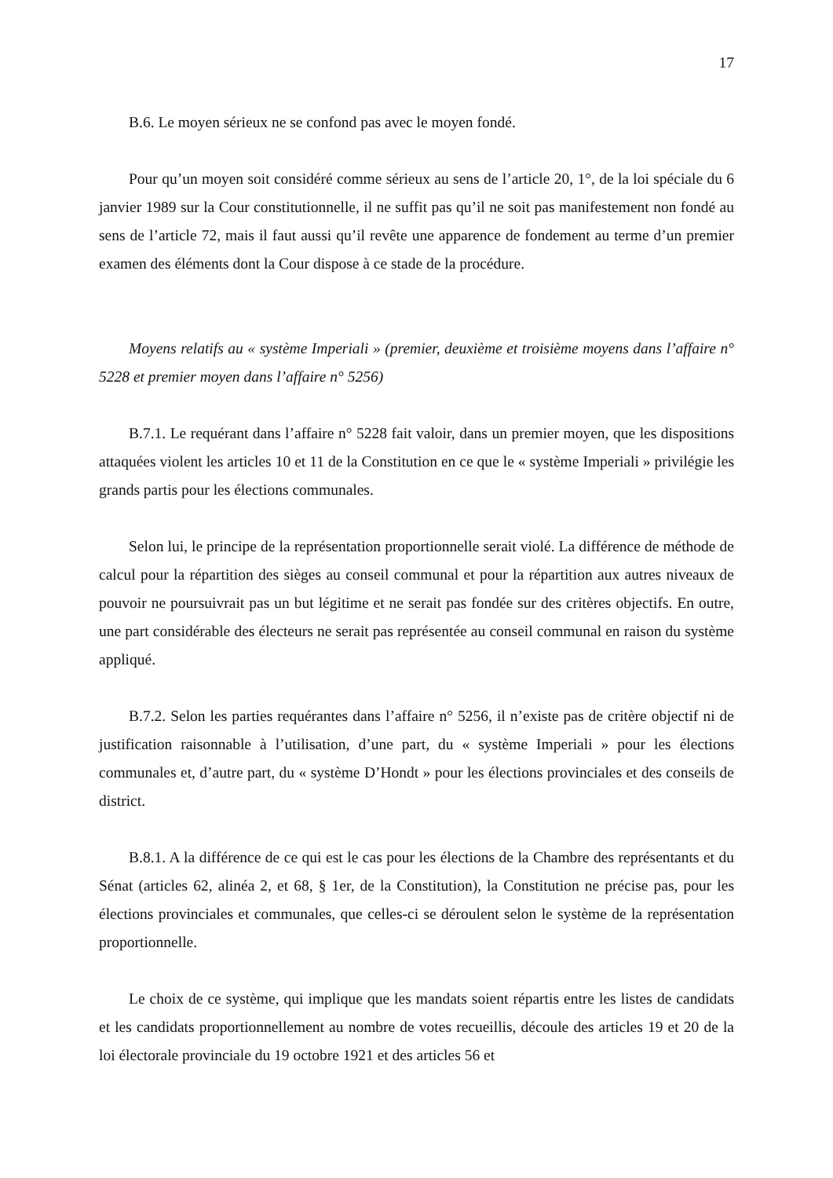17
B.6. Le moyen sérieux ne se confond pas avec le moyen fondé.
Pour qu’un moyen soit considéré comme sérieux au sens de l’article 20, 1°, de la loi spéciale du 6 janvier 1989 sur la Cour constitutionnelle, il ne suffit pas qu’il ne soit pas manifestement non fondé au sens de l’article 72, mais il faut aussi qu’il revête une apparence de fondement au terme d’un premier examen des éléments dont la Cour dispose à ce stade de la procédure.
Moyens relatifs au « système Imperiali » (premier, deuxième et troisième moyens dans l’affaire n° 5228 et premier moyen dans l’affaire n° 5256)
B.7.1. Le requérant dans l’affaire n° 5228 fait valoir, dans un premier moyen, que les dispositions attaquées violent les articles 10 et 11 de la Constitution en ce que le « système Imperiali » privilégie les grands partis pour les élections communales.
Selon lui, le principe de la représentation proportionnelle serait violé. La différence de méthode de calcul pour la répartition des sièges au conseil communal et pour la répartition aux autres niveaux de pouvoir ne poursuivrait pas un but légitime et ne serait pas fondée sur des critères objectifs. En outre, une part considérable des électeurs ne serait pas représentée au conseil communal en raison du système appliqué.
B.7.2. Selon les parties requérantes dans l’affaire n° 5256, il n’existe pas de critère objectif ni de justification raisonnable à l’utilisation, d’une part, du « système Imperiali » pour les élections communales et, d’autre part, du « système D’Hondt » pour les élections provinciales et des conseils de district.
B.8.1. A la différence de ce qui est le cas pour les élections de la Chambre des représentants et du Sénat (articles 62, alinéa 2, et 68, § 1er, de la Constitution), la Constitution ne précise pas, pour les élections provinciales et communales, que celles-ci se déroulent selon le système de la représentation proportionnelle.
Le choix de ce système, qui implique que les mandats soient répartis entre les listes de candidats et les candidats proportionnellement au nombre de votes recueillis, découle des articles 19 et 20 de la loi électorale provinciale du 19 octobre 1921 et des articles 56 et